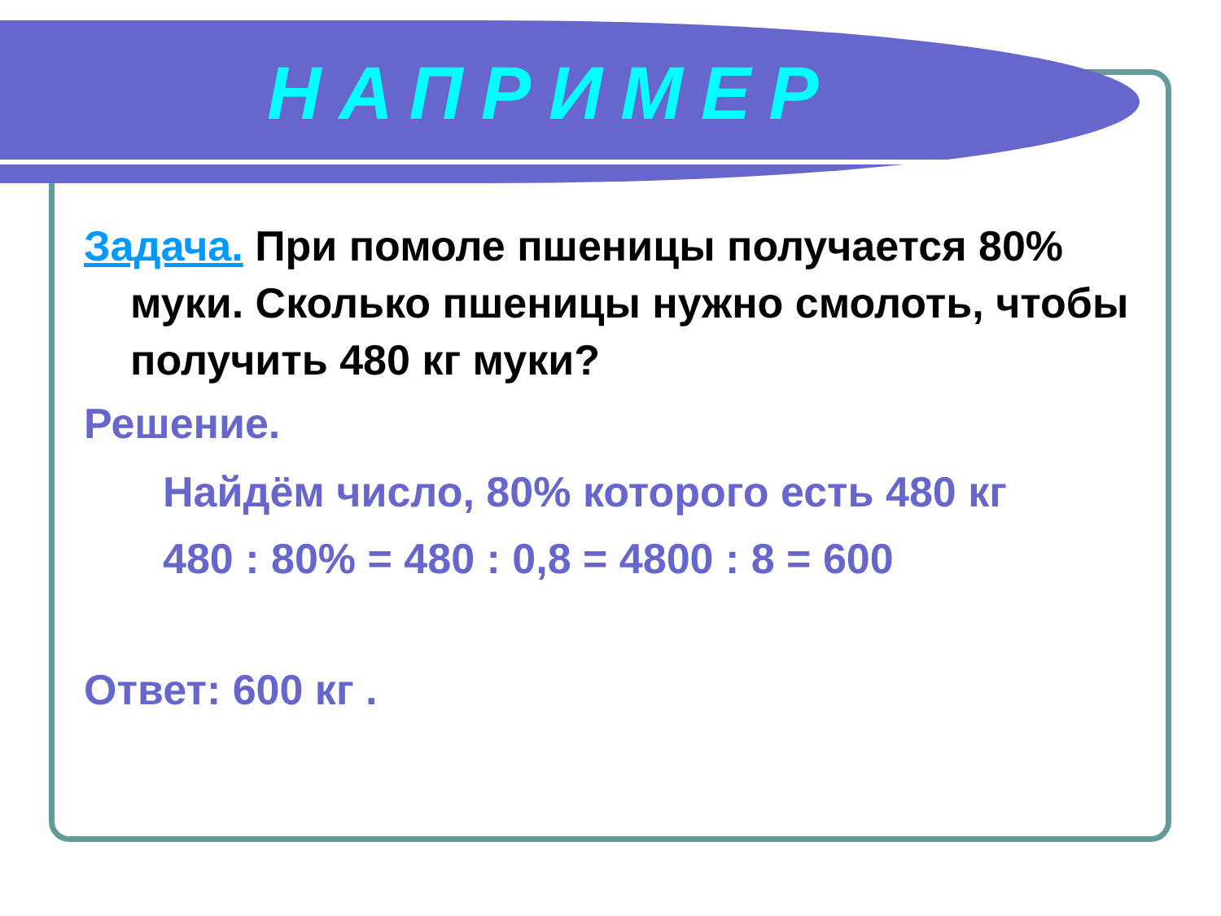НАПРИМЕР
Задача. При помоле пшеницы получается 80% муки. Сколько пшеницы нужно смолоть, чтобы получить 480 кг муки?
Решение.
Найдём число, 80% которого есть 480 кг
480 : 80% = 480 : 0,8 = 4800 : 8 = 600
Ответ: 600 кг .